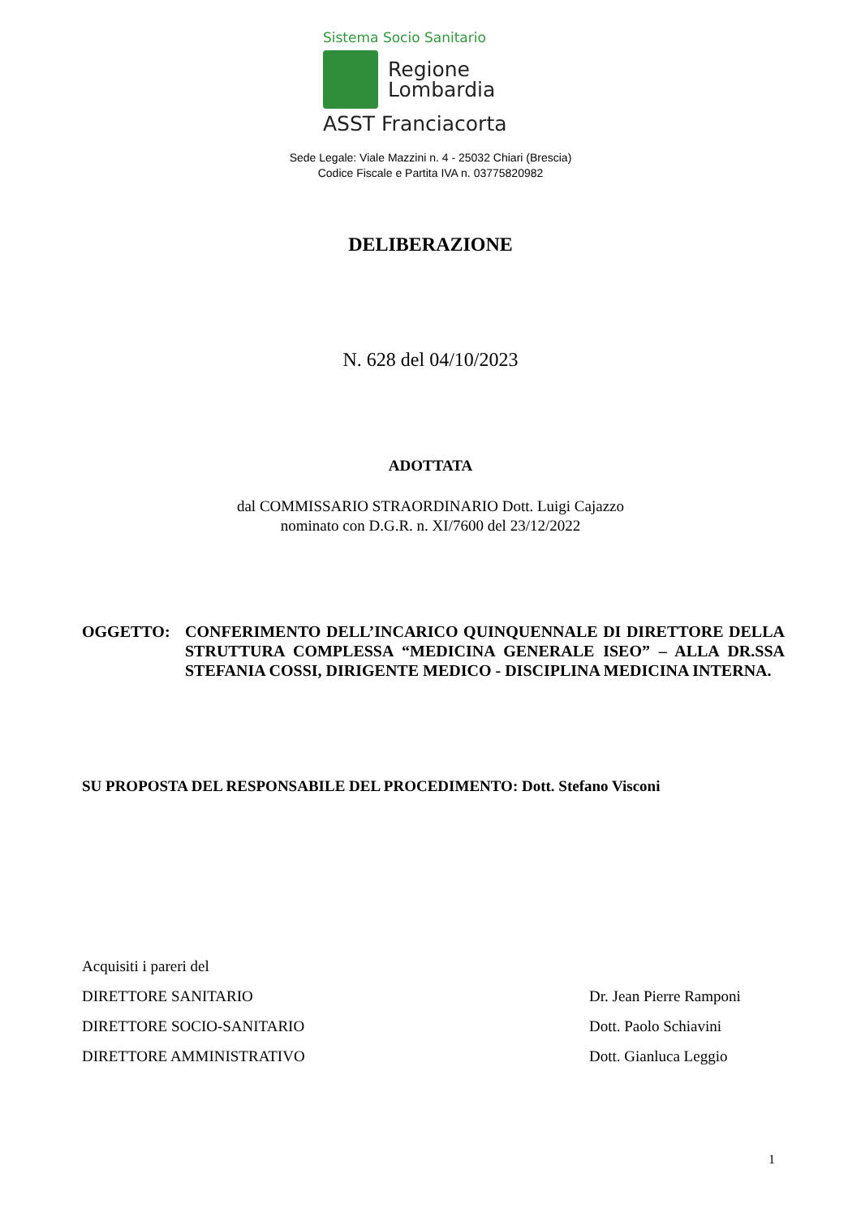Sistema Socio Sanitario
Regione
Lombardia
ASST Franciacorta
Sede Legale: Viale Mazzini n. 4 - 25032 Chiari (Brescia)
Codice Fiscale e Partita IVA n. 03775820982
DELIBERAZIONE
N. 628 del 04/10/2023
ADOTTATA
dal COMMISSARIO STRAORDINARIO Dott. Luigi Cajazzo
nominato con D.G.R. n. XI/7600 del 23/12/2022
OGGETTO: CONFERIMENTO DELL’INCARICO QUINQUENNALE DI DIRETTORE DELLA STRUTTURA COMPLESSA “MEDICINA GENERALE ISEO” – ALLA DR.SSA STEFANIA COSSI, DIRIGENTE MEDICO - DISCIPLINA MEDICINA INTERNA.
SU PROPOSTA DEL RESPONSABILE DEL PROCEDIMENTO: Dott. Stefano Visconi
Acquisiti i pareri del
DIRETTORE SANITARIO Dr. Jean Pierre Ramponi
DIRETTORE SOCIO-SANITARIO Dott. Paolo Schiavini
DIRETTORE AMMINISTRATIVO Dott. Gianluca Leggio
1